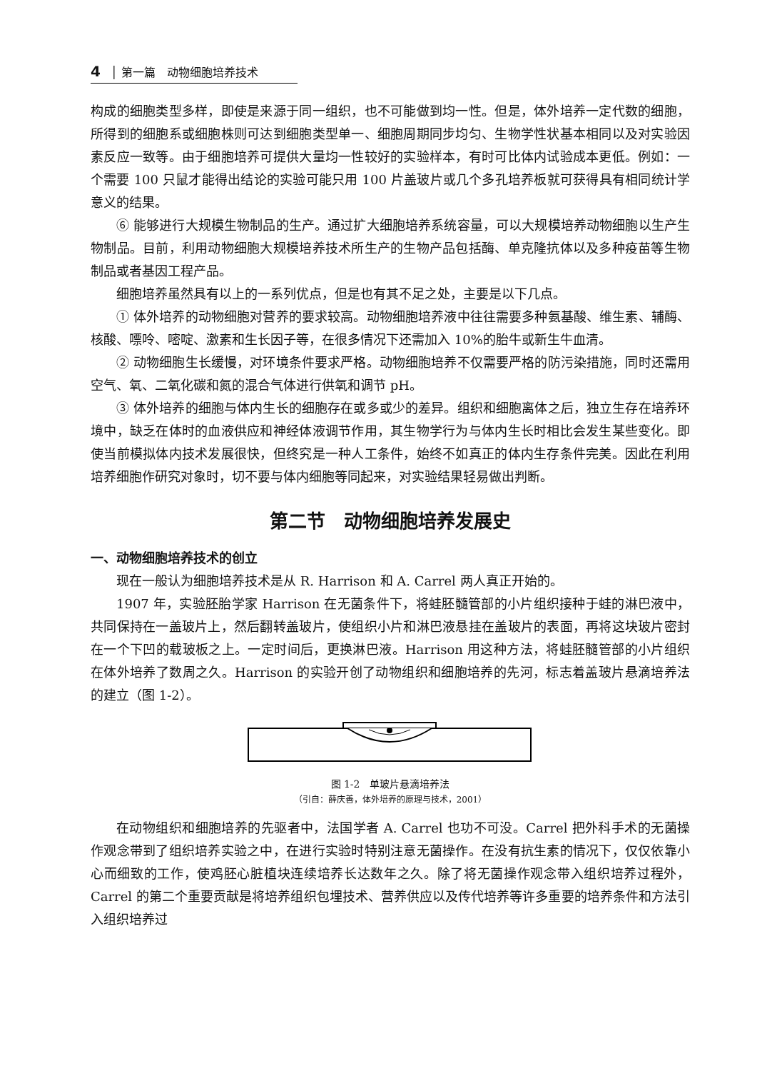4 │ 第一篇　动物细胞培养技术
构成的细胞类型多样，即使是来源于同一组织，也不可能做到均一性。但是，体外培养一定代数的细胞，所得到的细胞系或细胞株则可达到细胞类型单一、细胞周期同步均匀、生物学性状基本相同以及对实验因素反应一致等。由于细胞培养可提供大量均一性较好的实验样本，有时可比体内试验成本更低。例如：一个需要 100 只鼠才能得出结论的实验可能只用 100 片盖玻片或几个多孔培养板就可获得具有相同统计学意义的结果。
⑥ 能够进行大规模生物制品的生产。通过扩大细胞培养系统容量，可以大规模培养动物细胞以生产生物制品。目前，利用动物细胞大规模培养技术所生产的生物产品包括酶、单克隆抗体以及多种疫苗等生物制品或者基因工程产品。
细胞培养虽然具有以上的一系列优点，但是也有其不足之处，主要是以下几点。
① 体外培养的动物细胞对营养的要求较高。动物细胞培养液中往往需要多种氨基酸、维生素、辅酶、核酸、嘌呤、嘧啶、激素和生长因子等，在很多情况下还需加入 10%的胎牛或新生牛血清。
② 动物细胞生长缓慢，对环境条件要求严格。动物细胞培养不仅需要严格的防污染措施，同时还需用空气、氧、二氧化碳和氮的混合气体进行供氧和调节 pH。
③ 体外培养的细胞与体内生长的细胞存在或多或少的差异。组织和细胞离体之后，独立生存在培养环境中，缺乏在体时的血液供应和神经体液调节作用，其生物学行为与体内生长时相比会发生某些变化。即使当前模拟体内技术发展很快，但终究是一种人工条件，始终不如真正的体内生存条件完美。因此在利用培养细胞作研究对象时，切不要与体内细胞等同起来，对实验结果轻易做出判断。
第二节　动物细胞培养发展史
一、动物细胞培养技术的创立
现在一般认为细胞培养技术是从 R. Harrison 和 A. Carrel 两人真正开始的。
1907 年，实验胚胎学家 Harrison 在无菌条件下，将蛙胚髓管部的小片组织接种于蛙的淋巴液中，共同保持在一盖玻片上，然后翻转盖玻片，使组织小片和淋巴液悬挂在盖玻片的表面，再将这块玻片密封在一个下凹的载玻板之上。一定时间后，更换淋巴液。Harrison 用这种方法，将蛙胚髓管部的小片组织在体外培养了数周之久。Harrison 的实验开创了动物组织和细胞培养的先河，标志着盖玻片悬滴培养法的建立（图 1-2）。
图 1-2　单玻片悬滴培养法
（引自：薛庆善，体外培养的原理与技术，2001）
在动物组织和细胞培养的先驱者中，法国学者 A. Carrel 也功不可没。Carrel 把外科手术的无菌操作观念带到了组织培养实验之中，在进行实验时特别注意无菌操作。在没有抗生素的情况下，仅仅依靠小心而细致的工作，使鸡胚心脏植块连续培养长达数年之久。除了将无菌操作观念带入组织培养过程外，Carrel 的第二个重要贡献是将培养组织包埋技术、营养供应以及传代培养等许多重要的培养条件和方法引入组织培养过